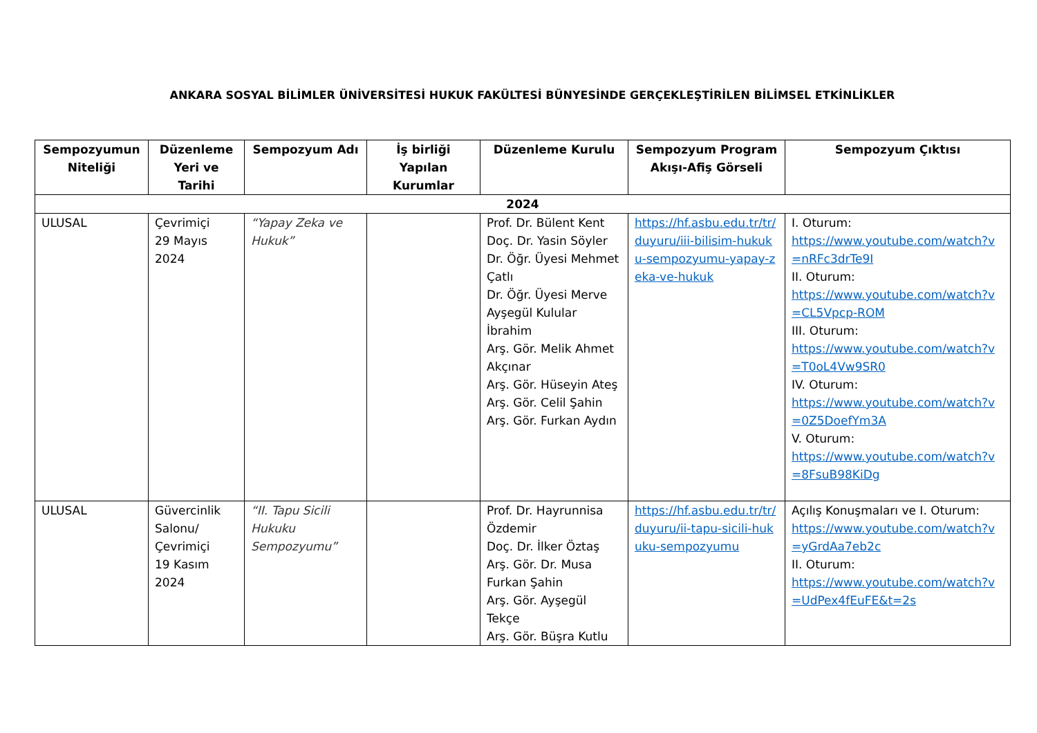ANKARA SOSYAL BİLİMLER ÜNİVERSİTESİ HUKUK FAKÜLTESİ BÜNYESİNDE GERÇEKLEŞTİRİLEN BİLİMSEL ETKİNLİKLER
| Sempozyumun Niteliği | Düzenleme Yeri ve Tarihi | Sempozyum Adı | İş birliği Yapılan Kurumlar | Düzenleme Kurulu | Sempozyum Program Akışı-Afiş Görseli | Sempozyum Çıktısı |
| --- | --- | --- | --- | --- | --- | --- |
| 2024 | | | | | | |
| ULUSAL | Çevrimiçi 29 Mayıs 2024 | “Yapay Zeka ve Hukuk” | | Prof. Dr. Bülent Kent Doç. Dr. Yasin Söyler Dr. Öğr. Üyesi Mehmet Çatlı Dr. Öğr. Üyesi Merve Ayşegül Kulular İbrahim Arş. Gör. Melik Ahmet Akçınar Arş. Gör. Hüseyin Ateş Arş. Gör. Celil Şahin Arş. Gör. Furkan Aydın | https://hf.asbu.edu.tr/tr/duyuru/iii-bilisim-hukuku-sempozyumu-yapay-zeka-ve-hukuk | I. Oturum: https://www.youtube.com/watch?v=nRFc3drTe9I II. Oturum: https://www.youtube.com/watch?v=CL5Vpcp-ROM III. Oturum: https://www.youtube.com/watch?v=T0oL4Vw9SR0 IV. Oturum: https://www.youtube.com/watch?v=0Z5DoefYm3A V. Oturum: https://www.youtube.com/watch?v=8FsuB98KiDg |
| ULUSAL | Güvercinlik Salonu/ Çevrimiçi 19 Kasım 2024 | “II. Tapu Sicili Hukuku Sempozyumu” | | Prof. Dr. Hayrunnisa Özdemir Doç. Dr. İlker Öztaş Arş. Gör. Dr. Musa Furkan Şahin Arş. Gör. Ayşegül Tekçe Arş. Gör. Büşra Kutlu | https://hf.asbu.edu.tr/tr/duyuru/ii-tapu-sicili-hukuku-sempozyumu | Açılış Konuşmaları ve I. Oturum: https://www.youtube.com/watch?v=yGrdAa7eb2c II. Oturum: https://www.youtube.com/watch?v=UdPex4fEuFE&t=2s |